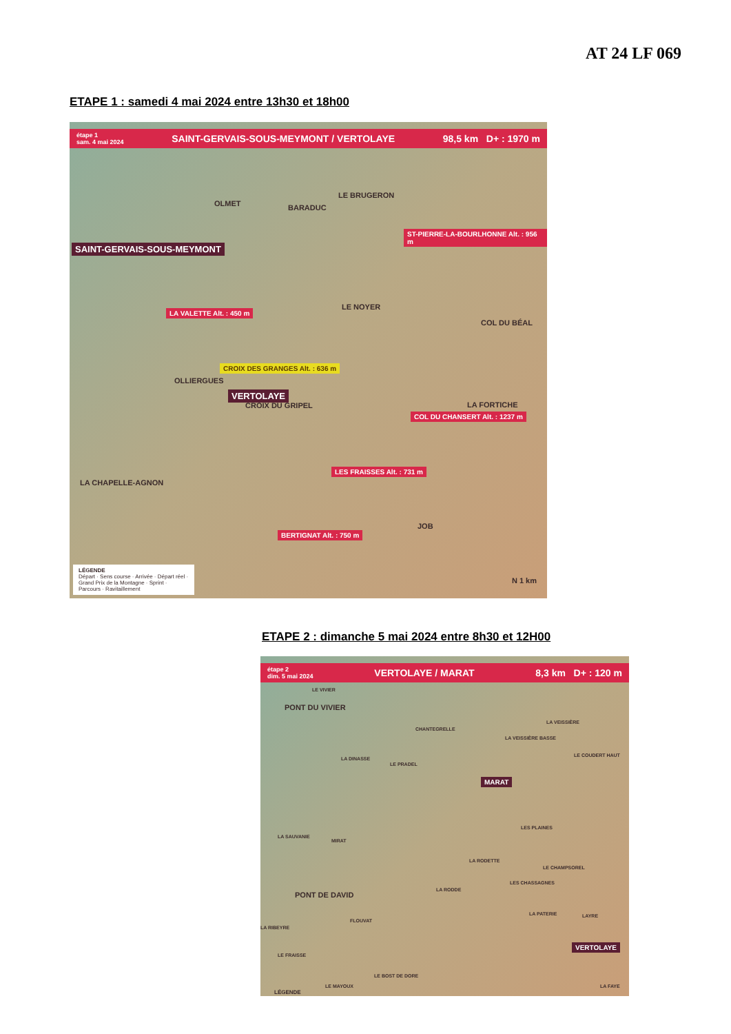AT 24 LF 069
ETAPE 1 : samedi 4 mai 2024 entre 13h30 et 18h00
étape 1
sam. 4 mai 2024 SAINT-GERVAIS-SOUS-MEYMONT / VERTOLAYE 98,5 km D+ : 1970 m
OLMET
LE BRUGERON
BARADUC
SAINT-GERVAIS-SOUS-MEYMONT
ST-PIERRE-LA-BOURLHONNE Alt. : 956 m
LE NOYER
COL DU BÉAL
LA VALETTE Alt. : 450 m
OLLIERGUES
CROIX DU GRIPEL LA FORTICHE
CROIX DES GRANGES Alt. : 636 m
VERTOLAYE
COL DU CHANSERT Alt. : 1237 m
LES FRAISSES Alt. : 731 m
LA CHAPELLE-AGNON
JOB
BERTIGNAT Alt. : 750 m
LÉGENDE
Départ · Sens course · Arrivée · Départ réel · Grand Prix de la Montagne · Sprint · Parcours · Ravitaillement
N 1 km
ETAPE 2 : dimanche 5 mai 2024 entre 8h30 et 12H00
étape 2
dim. 5 mai 2024 VERTOLAYE / MARAT 8,3 km D+ : 120 m
LE VIVIER
PONT DU VIVIER
CHANTEGRELLE
LA VEISSIÈRE
LA VEISSIÈRE BASSE
LE COUDERT HAUT
LA DINASSE
LE PRADEL
MARAT
LES PLAINES
LA SAUVANIE
MIRAT
LA RODETTE
LE CHAMPSOREL
LES CHASSAGNES
LA RODDE
PONT DE DAVID
LA PATERIE LAYRE
FLOUVAT
LA RIBEYRE
VERTOLAYE
LE FRAISSE
LE BOST DE DORE
LE MAYOUX LA FAYE
LÉGENDE